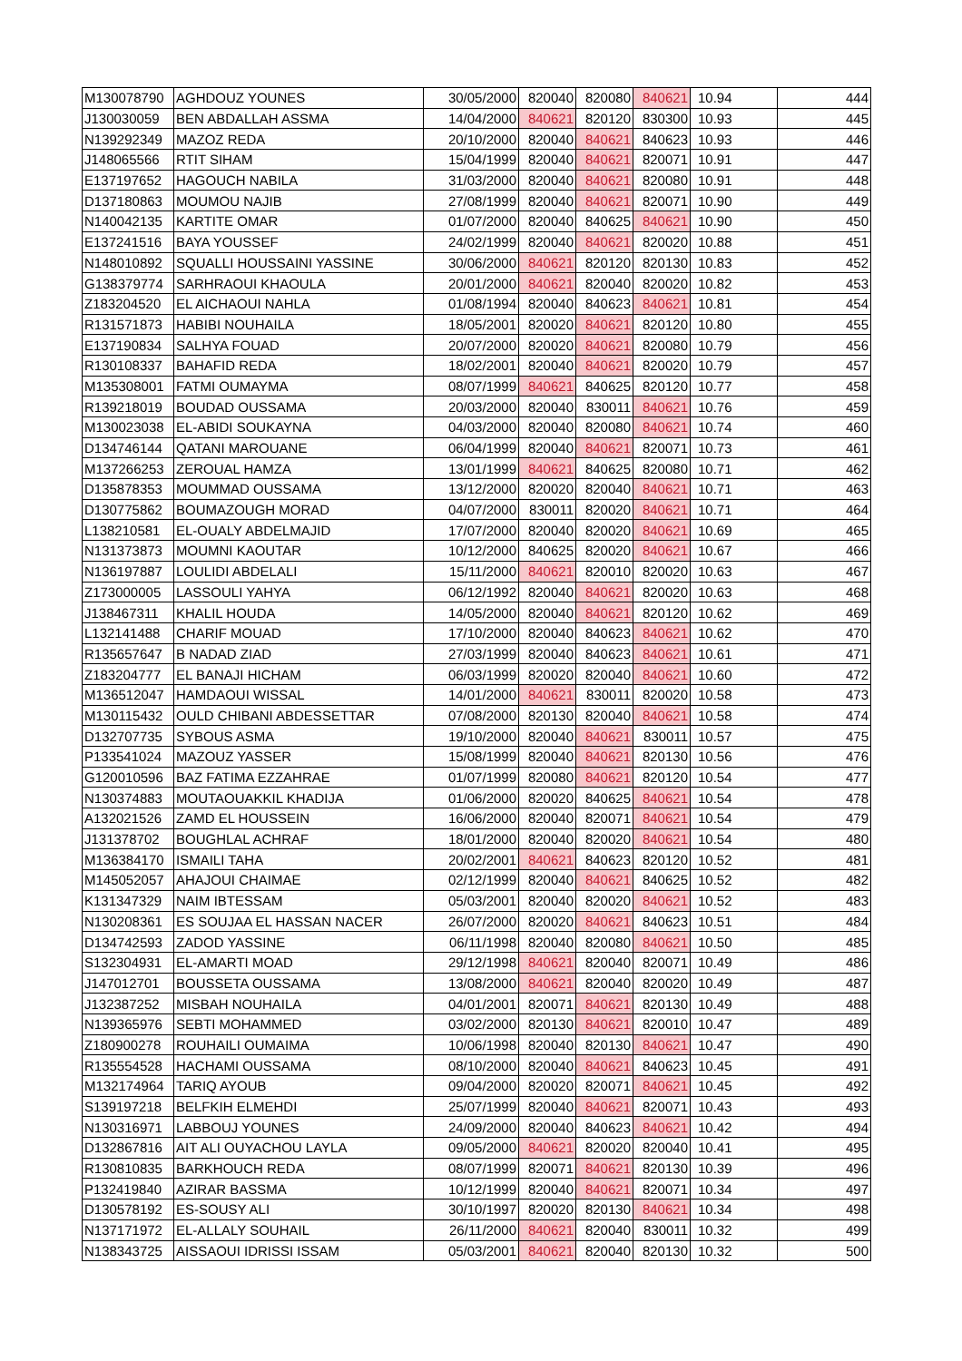| M130078790 | AGHDOUZ YOUNES | 30/05/2000 | 820040 | 820080 | 840621 | 10.94 | 444 |
| J130030059 | BEN ABDALLAH ASSMA | 14/04/2000 | 840621 | 820120 | 830300 | 10.93 | 445 |
| N139292349 | MAZOZ REDA | 20/10/2000 | 820040 | 840621 | 840623 | 10.93 | 446 |
| J148065566 | RTIT SIHAM | 15/04/1999 | 820040 | 840621 | 820071 | 10.91 | 447 |
| E137197652 | HAGOUCH NABILA | 31/03/2000 | 820040 | 840621 | 820080 | 10.91 | 448 |
| D137180863 | MOUMOU NAJIB | 27/08/1999 | 820040 | 840621 | 820071 | 10.90 | 449 |
| N140042135 | KARTITE OMAR | 01/07/2000 | 820040 | 840625 | 840621 | 10.90 | 450 |
| E137241516 | BAYA YOUSSEF | 24/02/1999 | 820040 | 840621 | 820020 | 10.88 | 451 |
| N148010892 | SQUALLI HOUSSAINI YASSINE | 30/06/2000 | 840621 | 820120 | 820130 | 10.83 | 452 |
| G138379774 | SARHRAOUI KHAOULA | 20/01/2000 | 840621 | 820040 | 820020 | 10.82 | 453 |
| Z183204520 | EL AICHAOUI NAHLA | 01/08/1994 | 820040 | 840623 | 840621 | 10.81 | 454 |
| R131571873 | HABIBI NOUHAILA | 18/05/2001 | 820020 | 840621 | 820120 | 10.80 | 455 |
| E137190834 | SALHYA FOUAD | 20/07/2000 | 820020 | 840621 | 820080 | 10.79 | 456 |
| R130108337 | BAHAFID REDA | 18/02/2001 | 820040 | 840621 | 820020 | 10.79 | 457 |
| M135308001 | FATMI OUMAYMA | 08/07/1999 | 840621 | 840625 | 820120 | 10.77 | 458 |
| R139218019 | BOUDAD OUSSAMA | 20/03/2000 | 820040 | 830011 | 840621 | 10.76 | 459 |
| M130023038 | EL-ABIDI SOUKAYNA | 04/03/2000 | 820040 | 820080 | 840621 | 10.74 | 460 |
| D134746144 | QATANI MAROUANE | 06/04/1999 | 820040 | 840621 | 820071 | 10.73 | 461 |
| M137266253 | ZEROUAL HAMZA | 13/01/1999 | 840621 | 840625 | 820080 | 10.71 | 462 |
| D135878353 | MOUMMAD OUSSAMA | 13/12/2000 | 820020 | 820040 | 840621 | 10.71 | 463 |
| D130775862 | BOUMAZOUGH MORAD | 04/07/2000 | 830011 | 820020 | 840621 | 10.71 | 464 |
| L138210581 | EL-OUALY ABDELMAJID | 17/07/2000 | 820040 | 820020 | 840621 | 10.69 | 465 |
| N131373873 | MOUMNI KAOUTAR | 10/12/2000 | 840625 | 820020 | 840621 | 10.67 | 466 |
| N136197887 | LOULIDI ABDELALI | 15/11/2000 | 840621 | 820010 | 820020 | 10.63 | 467 |
| Z173000005 | LASSOULI YAHYA | 06/12/1992 | 820040 | 840621 | 820020 | 10.63 | 468 |
| J138467311 | KHALIL HOUDA | 14/05/2000 | 820040 | 840621 | 820120 | 10.62 | 469 |
| L132141488 | CHARIF MOUAD | 17/10/2000 | 820040 | 840623 | 840621 | 10.62 | 470 |
| R135657647 | B NADAD ZIAD | 27/03/1999 | 820040 | 840623 | 840621 | 10.61 | 471 |
| Z183204777 | EL BANAJI HICHAM | 06/03/1999 | 820020 | 820040 | 840621 | 10.60 | 472 |
| M136512047 | HAMDAOUI WISSAL | 14/01/2000 | 840621 | 830011 | 820020 | 10.58 | 473 |
| M130115432 | OULD CHIBANI ABDESSETTAR | 07/08/2000 | 820130 | 820040 | 840621 | 10.58 | 474 |
| D132707735 | SYBOUS ASMA | 19/10/2000 | 820040 | 840621 | 830011 | 10.57 | 475 |
| P133541024 | MAZOUZ YASSER | 15/08/1999 | 820040 | 840621 | 820130 | 10.56 | 476 |
| G120010596 | BAZ FATIMA EZZAHRAE | 01/07/1999 | 820080 | 840621 | 820120 | 10.54 | 477 |
| N130374883 | MOUTAOUAKKIL KHADIJA | 01/06/2000 | 820020 | 840625 | 840621 | 10.54 | 478 |
| A132021526 | ZAMD EL HOUSSEIN | 16/06/2000 | 820040 | 820071 | 840621 | 10.54 | 479 |
| J131378702 | BOUGHLAL ACHRAF | 18/01/2000 | 820040 | 820020 | 840621 | 10.54 | 480 |
| M136384170 | ISMAILI TAHA | 20/02/2001 | 840621 | 840623 | 820120 | 10.52 | 481 |
| M145052057 | AHAJOUI CHAIMAE | 02/12/1999 | 820040 | 840621 | 840625 | 10.52 | 482 |
| K131347329 | NAIM IBTESSAM | 05/03/2001 | 820040 | 820020 | 840621 | 10.52 | 483 |
| N130208361 | ES SOUJAA EL HASSAN NACER | 26/07/2000 | 820020 | 840621 | 840623 | 10.51 | 484 |
| D134742593 | ZADOD YASSINE | 06/11/1998 | 820040 | 820080 | 840621 | 10.50 | 485 |
| S132304931 | EL-AMARTI MOAD | 29/12/1998 | 840621 | 820040 | 820071 | 10.49 | 486 |
| J147012701 | BOUSSETA OUSSAMA | 13/08/2000 | 840621 | 820040 | 820020 | 10.49 | 487 |
| J132387252 | MISBAH NOUHAILA | 04/01/2001 | 820071 | 840621 | 820130 | 10.49 | 488 |
| N139365976 | SEBTI MOHAMMED | 03/02/2000 | 820130 | 840621 | 820010 | 10.47 | 489 |
| Z180900278 | ROUHAILI OUMAIMA | 10/06/1998 | 820040 | 820130 | 840621 | 10.47 | 490 |
| R135554528 | HACHAMI OUSSAMA | 08/10/2000 | 820040 | 840621 | 840623 | 10.45 | 491 |
| M132174964 | TARIQ AYOUB | 09/04/2000 | 820020 | 820071 | 840621 | 10.45 | 492 |
| S139197218 | BELFKIH ELMEHDI | 25/07/1999 | 820040 | 840621 | 820071 | 10.43 | 493 |
| N130316971 | LABBOUJ YOUNES | 24/09/2000 | 820040 | 840623 | 840621 | 10.42 | 494 |
| D132867816 | AIT ALI OUYACHOU LAYLA | 09/05/2000 | 840621 | 820020 | 820040 | 10.41 | 495 |
| R130810835 | BARKHOUCH REDA | 08/07/1999 | 820071 | 840621 | 820130 | 10.39 | 496 |
| P132419840 | AZIRAR BASSMA | 10/12/1999 | 820040 | 840621 | 820071 | 10.34 | 497 |
| D130578192 | ES-SOUSY ALI | 30/10/1997 | 820020 | 820130 | 840621 | 10.34 | 498 |
| N137171972 | EL-ALLALY SOUHAIL | 26/11/2000 | 840621 | 820040 | 830011 | 10.32 | 499 |
| N138343725 | AISSAOUI IDRISSI ISSAM | 05/03/2001 | 840621 | 820040 | 820130 | 10.32 | 500 |